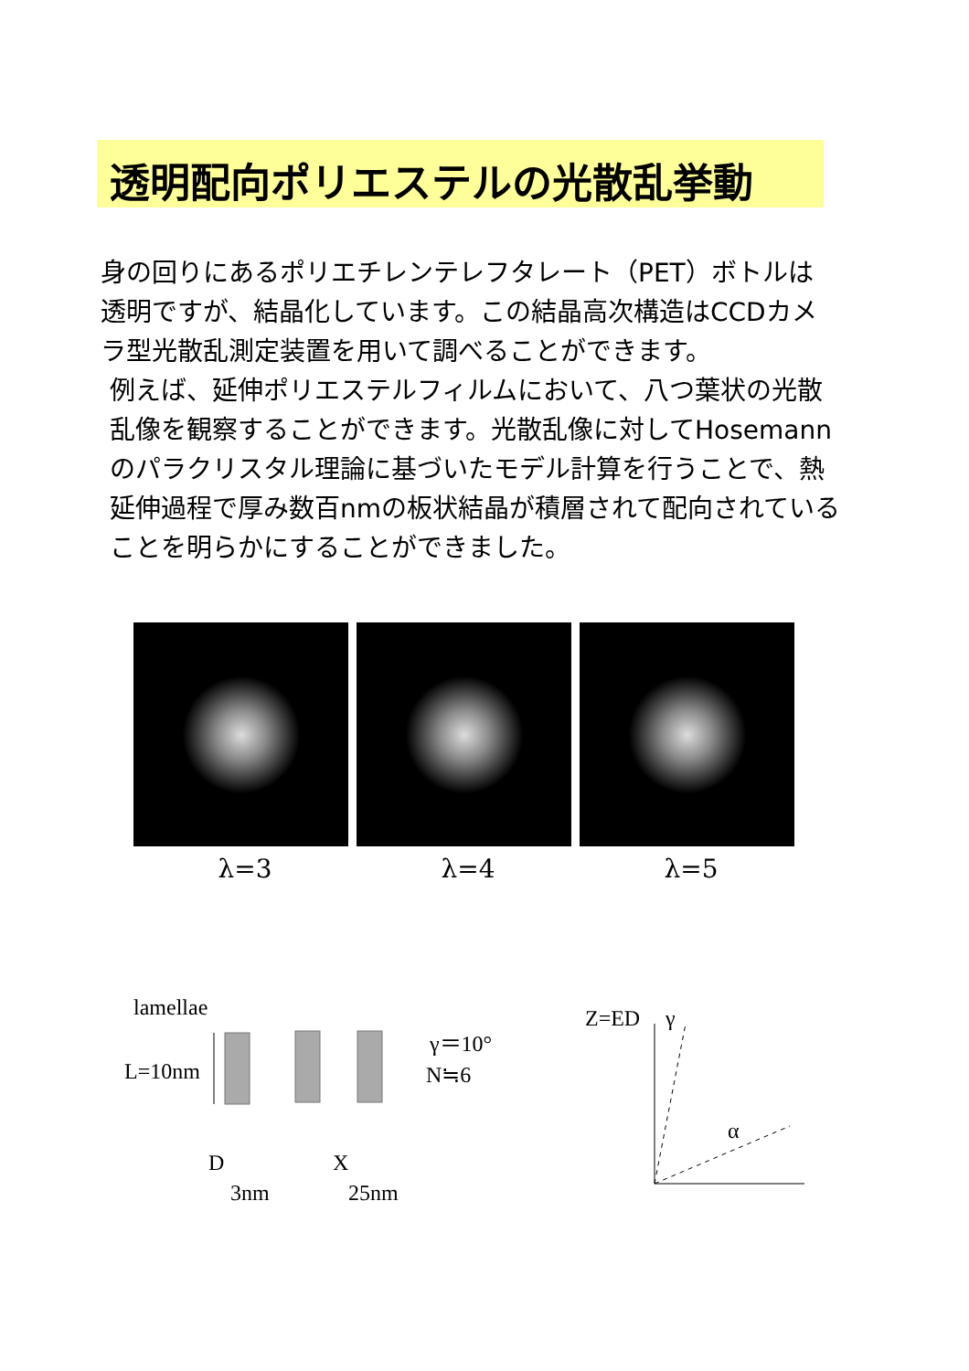透明配向ポリエステルの光散乱挙動
身の回りにあるポリエチレンテレフタレート（PET）ボトルは透明ですが、結晶化しています。この結晶高次構造はCCDカメラ型光散乱測定装置を用いて調べることができます。
例えば、延伸ポリエステルフィルムにおいて、八つ葉状の光散乱像を観察することができます。光散乱像に対してHosemannのパラクリスタル理論に基づいたモデル計算を行うことで、熱延伸過程で厚み数百nmの板状結晶が積層されて配向されていることを明らかにすることができました。
λ=3 λ=4 λ=5
lamellae
L=10nm
D
X
3nm
25nm
γ＝10°
N≒6
Z=ED
γ
α